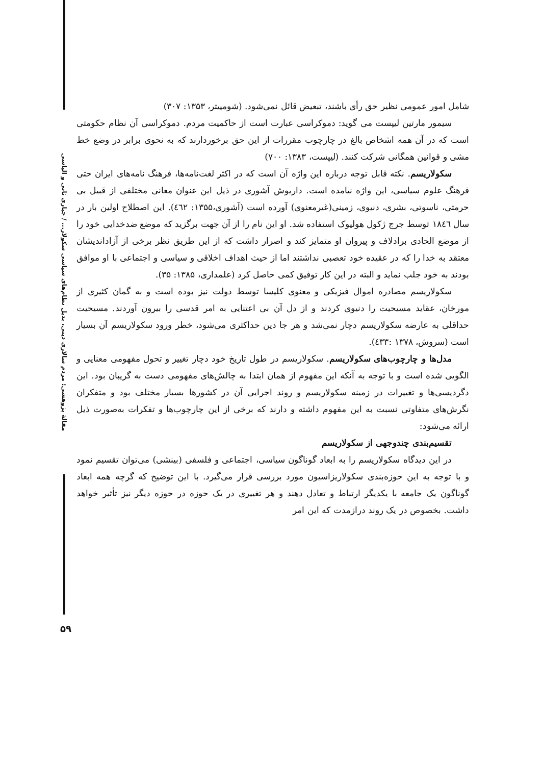مقالهٔ پژوهشی: مردم سالاری دینی، بدیل نظام‌های سیاسی سکولار... / جباری ثانی و الیاسی
شامل امور عمومی نظیر حق رأی باشند، تبعیض قائل نمی‌شود. (شومپیتر، ۱۳۵۳: ۳۰۷)
سیمور مارتین لیپست می گوید: دموکراسی عبارت است از حاکمیت مردم. دموکراسی آن نظام حکومتی است که در آن همه اشخاص بالغ در چارچوب مقررات از این حق برخوردارند که به نحوی برابر در وضع خط مشی و قوانین همگانی شرکت کنند. (لیپست، ۱۳۸۳: ۷۰۰)
سکولاریسم. نکته قابل توجه درباره این واژه آن است که در اکثر لغت‌نامه‌ها، فرهنگ نامه‌های ایران حتی فرهنگ علوم سیاسی، این واژه نیامده است. داریوش آشوری در ذیل این عنوان معانی مختلفی از قبیل بی حرمتی، ناسوتی، بشری، دنیوی، زمینی(غیرمعنوی) آورده است (آشوری،۱۳۵۵: ٤٦٢). این اصطلاح اولین بار در سال ١٨٤٦ توسط جرج ژکول هولیوک استفاده شد. او این نام را از آن جهت برگزید که موضع ضدخدایی خود را از موضع الحادی برادلاف و پیروان او متمایز کند و اصرار داشت که از این طریق نظر برخی از آزاداندیشان معتقد به خدا را که در عقیده خود تعصبی نداشتند اما از حیث اهداف اخلاقی و سیاسی و اجتماعی با او موافق بودند به خود جلب نماید و البته در این کار توفیق کمی حاصل کرد (علمداری، ۱۳۸۵: ۳۵).
سکولاریسم مصادره اموال فیزیکی و معنوی کلیسا توسط دولت نیز بوده است و به گمان کثیری از مورخان، عقاید مسیحیت را دنیوی کردند و از دل آن بی اعتنایی به امر قدسی را بیرون آوردند. مسیحیت حداقلی به عارضه سکولاریسم دچار نمی‌شد و هر جا دین حداکثری می‌شود، خطر ورود سکولاریسم آن بسیار است (سروش، ۱۳۷۸ :٤٣٣).
مدل‌ها و چارچوب‌های سکولاریسم. سکولاریسم در طول تاریخ خود دچار تغییر و تحول مفهومی معنایی و الگویی شده است و با توجه به آنکه این مفهوم از همان ابتدا به چالش‌های مفهومی دست به گریبان بود. این دگردیسی‌ها و تغییرات در زمینه سکولاریسم و روند اجرایی آن در کشورها بسیار مختلف بود و متفکران نگرش‌های متفاوتی نسبت به این مفهوم داشته و دارند که برخی از این چارچوب‌ها و تفکرات به‌صورت ذیل ارائه می‌شود:
تقسیم‌بندی چندوجهی از سکولاریسم
در این دیدگاه سکولاریسم را به ابعاد گوناگون سیاسی، اجتماعی و فلسفی (بینشی) می‌توان تقسیم نمود و با توجه به این حوزه‌بندی سکولاریزاسیون مورد بررسی قرار می‌گیرد. با این توضیح که گرچه همه ابعاد گوناگون یک جامعه با یکدیگر ارتباط و تعادل دهند و هر تغییری در یک حوزه در حوزه دیگر نیز تأثیر خواهد داشت. بخصوص در یک روند درازمدت که این امر
۵۹